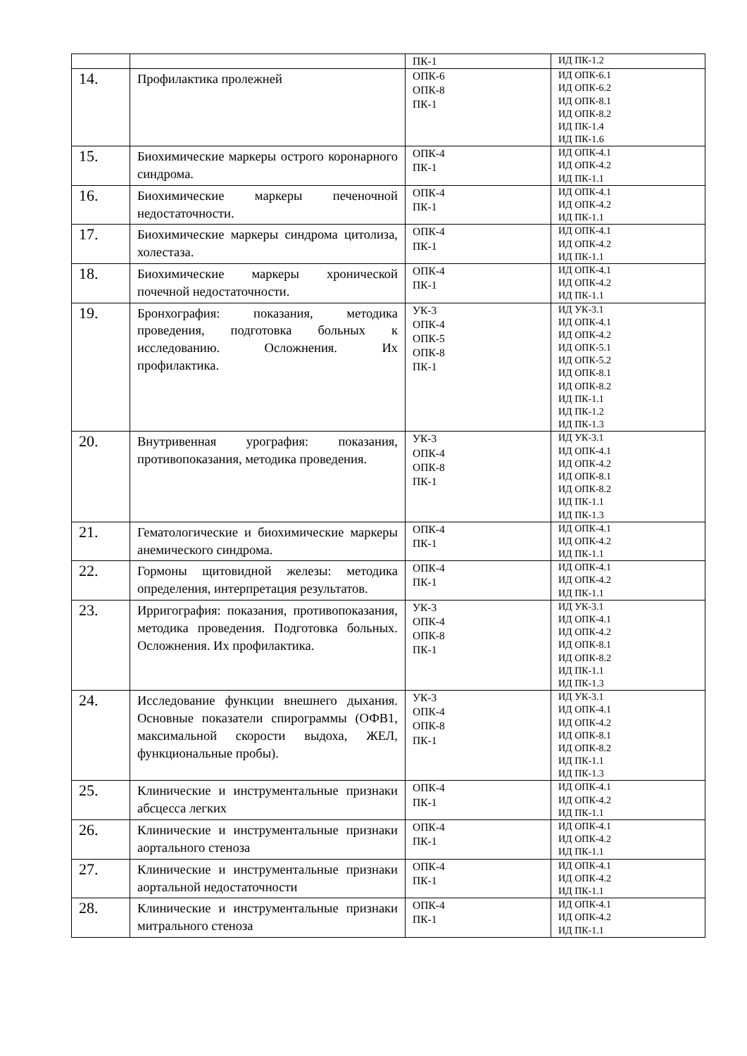| | | ПК-1 | ИД ПК-1.2 |
| 14. | Профилактика пролежней | ОПК-6 ОПК-8 ПК-1 | ИД ОПК-6.1 ИД ОПК-6.2 ИД ОПК-8.1 ИД ОПК-8.2 ИД ПК-1.4 ИД ПК-1.6 |
| 15. | Биохимические маркеры острого коронарного синдрома. | ОПК-4 ПК-1 | ИД ОПК-4.1 ИД ОПК-4.2 ИД ПК-1.1 |
| 16. | Биохимические маркеры печеночной недостаточности. | ОПК-4 ПК-1 | ИД ОПК-4.1 ИД ОПК-4.2 ИД ПК-1.1 |
| 17. | Биохимические маркеры синдрома цитолиза, холестаза. | ОПК-4 ПК-1 | ИД ОПК-4.1 ИД ОПК-4.2 ИД ПК-1.1 |
| 18. | Биохимические маркеры хронической почечной недостаточности. | ОПК-4 ПК-1 | ИД ОПК-4.1 ИД ОПК-4.2 ИД ПК-1.1 |
| 19. | Бронхография: показания, методика проведения, подготовка больных к исследованию. Осложнения. Их профилактика. | УК-3 ОПК-4 ОПК-5 ОПК-8 ПК-1 | ИД УК-3.1 ИД ОПК-4.1 ИД ОПК-4.2 ИД ОПК-5.1 ИД ОПК-5.2 ИД ОПК-8.1 ИД ОПК-8.2 ИД ПК-1.1 ИД ПК-1.2 ИД ПК-1.3 |
| 20. | Внутривенная урография: показания, противопоказания, методика проведения. | УК-3 ОПК-4 ОПК-8 ПК-1 | ИД УК-3.1 ИД ОПК-4.1 ИД ОПК-4.2 ИД ОПК-8.1 ИД ОПК-8.2 ИД ПК-1.1 ИД ПК-1.3 |
| 21. | Гематологические и биохимические маркеры анемического синдрома. | ОПК-4 ПК-1 | ИД ОПК-4.1 ИД ОПК-4.2 ИД ПК-1.1 |
| 22. | Гормоны щитовидной железы: методика определения, интерпретация результатов. | ОПК-4 ПК-1 | ИД ОПК-4.1 ИД ОПК-4.2 ИД ПК-1.1 |
| 23. | Ирригография: показания, противопоказания, методика проведения. Подготовка больных. Осложнения. Их профилактика. | УК-3 ОПК-4 ОПК-8 ПК-1 | ИД УК-3.1 ИД ОПК-4.1 ИД ОПК-4.2 ИД ОПК-8.1 ИД ОПК-8.2 ИД ПК-1.1 ИД ПК-1.3 |
| 24. | Исследование функции внешнего дыхания. Основные показатели спирограммы (ОФВ1, максимальной скорости выдоха, ЖЕЛ, функциональные пробы). | УК-3 ОПК-4 ОПК-8 ПК-1 | ИД УК-3.1 ИД ОПК-4.1 ИД ОПК-4.2 ИД ОПК-8.1 ИД ОПК-8.2 ИД ПК-1.1 ИД ПК-1.3 |
| 25. | Клинические и инструментальные признаки абсцесса легких | ОПК-4 ПК-1 | ИД ОПК-4.1 ИД ОПК-4.2 ИД ПК-1.1 |
| 26. | Клинические и инструментальные признаки аортального стеноза | ОПК-4 ПК-1 | ИД ОПК-4.1 ИД ОПК-4.2 ИД ПК-1.1 |
| 27. | Клинические и инструментальные признаки аортальной недостаточности | ОПК-4 ПК-1 | ИД ОПК-4.1 ИД ОПК-4.2 ИД ПК-1.1 |
| 28. | Клинические и инструментальные признаки митрального стеноза | ОПК-4 ПК-1 | ИД ОПК-4.1 ИД ОПК-4.2 ИД ПК-1.1 |